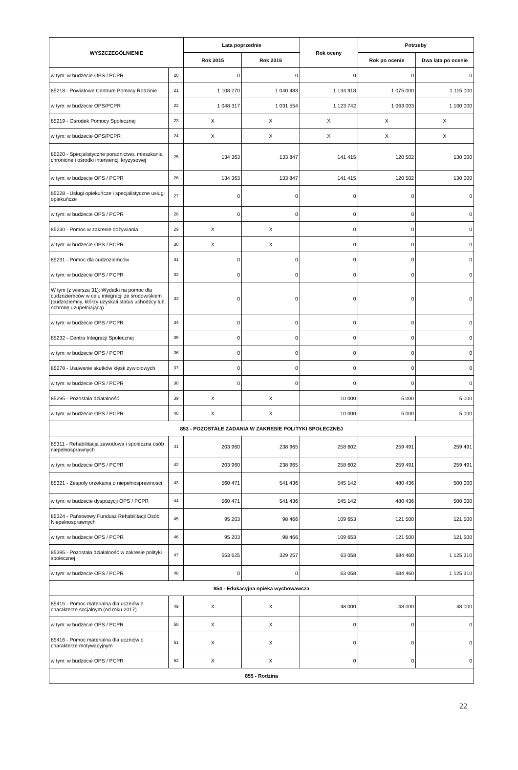| WYSZCZEGÓLNIENIE | | Lata poprzednie | | Rok oceny | Potrzeby | |
| --- | --- | --- | --- | --- | --- | --- |
| | | Rok 2015 | Rok 2016 | | Rok po ocenie | Dwa lata po ocenie |
| w tym: w budżecie OPS / PCPR | 20 | 0 | 0 | 0 | 0 | 0 |
| 85218 - Powiatowe Centrum Pomocy Rodzinie | 21 | 1 108 270 | 1 040 483 | 1 134 918 | 1 075 000 | 1 115 000 |
| w tym: w budżecie OPS/PCPR | 22 | 1 048 317 | 1 031 554 | 1 123 742 | 1 063 003 | 1 100 000 |
| 85219 - Ośrodek Pomocy Społecznej | 23 | X | X | X | X | X |
| w tym: w budżecie OPS/PCPR | 24 | X | X | X | X | X |
| 85220 - Specjalistyczne poradnictwo, mieszkania chronione i ośrodki interwencji kryzysowej | 25 | 134 363 | 133 847 | 141 415 | 120 502 | 130 000 |
| w tym: w budżecie OPS / PCPR | 26 | 134 363 | 133 847 | 141 415 | 120 502 | 130 000 |
| 85228 - Usługi opiekuńcze i specjalistyczne usługi opiekuńcze | 27 | 0 | 0 | 0 | 0 | 0 |
| w tym: w budżecie OPS / PCPR | 28 | 0 | 0 | 0 | 0 | 0 |
| 85230 - Pomoc w zakresie dożywiania | 29 | X | X | 0 | 0 | 0 |
| w tym: w budżecie OPS / PCPR | 30 | X | X | 0 | 0 | 0 |
| 85231 - Pomoc dla cudzoziemców | 31 | 0 | 0 | 0 | 0 | 0 |
| w tym: w budżecie OPS / PCPR | 32 | 0 | 0 | 0 | 0 | 0 |
| W tym (z wiersza 31): Wydatki na pomoc dla cudzoziemców w celu integracji ze środowiskiem (cudzoziemcy, którzy uzyskali status uchodźcy lub ochronę uzupełniającą) | 33 | 0 | 0 | 0 | 0 | 0 |
| w tym: w budżecie OPS / PCPR | 34 | 0 | 0 | 0 | 0 | 0 |
| 85232 - Centra Integracji Społecznej | 35 | 0 | 0 | 0 | 0 | 0 |
| w tym: w budżecie OPS / PCPR | 36 | 0 | 0 | 0 | 0 | 0 |
| 85278 - Usuwanie skutków klęsk żywiołowych | 37 | 0 | 0 | 0 | 0 | 0 |
| w tym: w budżecie OPS / PCPR | 38 | 0 | 0 | 0 | 0 | 0 |
| 85295 - Pozostała działalność | 39 | X | X | 10 000 | 5 000 | 5 000 |
| w tym: w budżecie OPS / PCPR | 40 | X | X | 10 000 | 5 000 | 5 000 |
| 853 - POZOSTAŁE ZADANIA W ZAKRESIE POLITYKI SPOŁECZNEJ | | | | | | |
| 85311 - Rehabilitacja zawodowa i społeczna osób niepełnosprawnych | 41 | 203 960 | 238 965 | 258 602 | 259 491 | 259 491 |
| w tym: w budżecie OPS / PCPR | 42 | 203 960 | 238 965 | 258 602 | 259 491 | 259 491 |
| 85321 - Zespoły orzekania o niepełnosprawności | 43 | 560 471 | 541 436 | 545 142 | 480 436 | 500 000 |
| w tym: w budżecie dyspozycji OPS / PCPR | 44 | 560 471 | 541 436 | 545 142 | 480 436 | 500 000 |
| 85324 - Państwowy Fundusz Rehabilitacji Osób Niepełnosprawnych | 45 | 95 203 | 98 466 | 109 653 | 121 500 | 121 500 |
| w tym: w budżecie OPS / PCPR | 46 | 95 203 | 98 466 | 109 653 | 121 500 | 121 500 |
| 85395 - Pozostała działalność w zakresie polityki społecznej | 47 | 553 625 | 329 257 | 63 058 | 684 460 | 1 125 310 |
| w tym: w budżecie OPS / PCPR | 48 | 0 | 0 | 63 058 | 684 460 | 1 125 310 |
| 854 - Edukacyjna opieka wychowawcza | | | | | | |
| 85415 - Pomoc materialna dla uczniów o charakterze socjalnym (od roku 2017) | 49 | X | X | 48 000 | 48 000 | 48 000 |
| w tym: w budżecie OPS / PCPR | 50 | X | X | 0 | 0 | 0 |
| 85416 - Pomoc materialna dla uczniów o charakterze motywacyjnym | 51 | X | X | 0 | 0 | 0 |
| w tym: w budżecie OPS / PCPR | 52 | X | X | 0 | 0 | 0 |
| 855 - Rodzina | | | | | | |
22